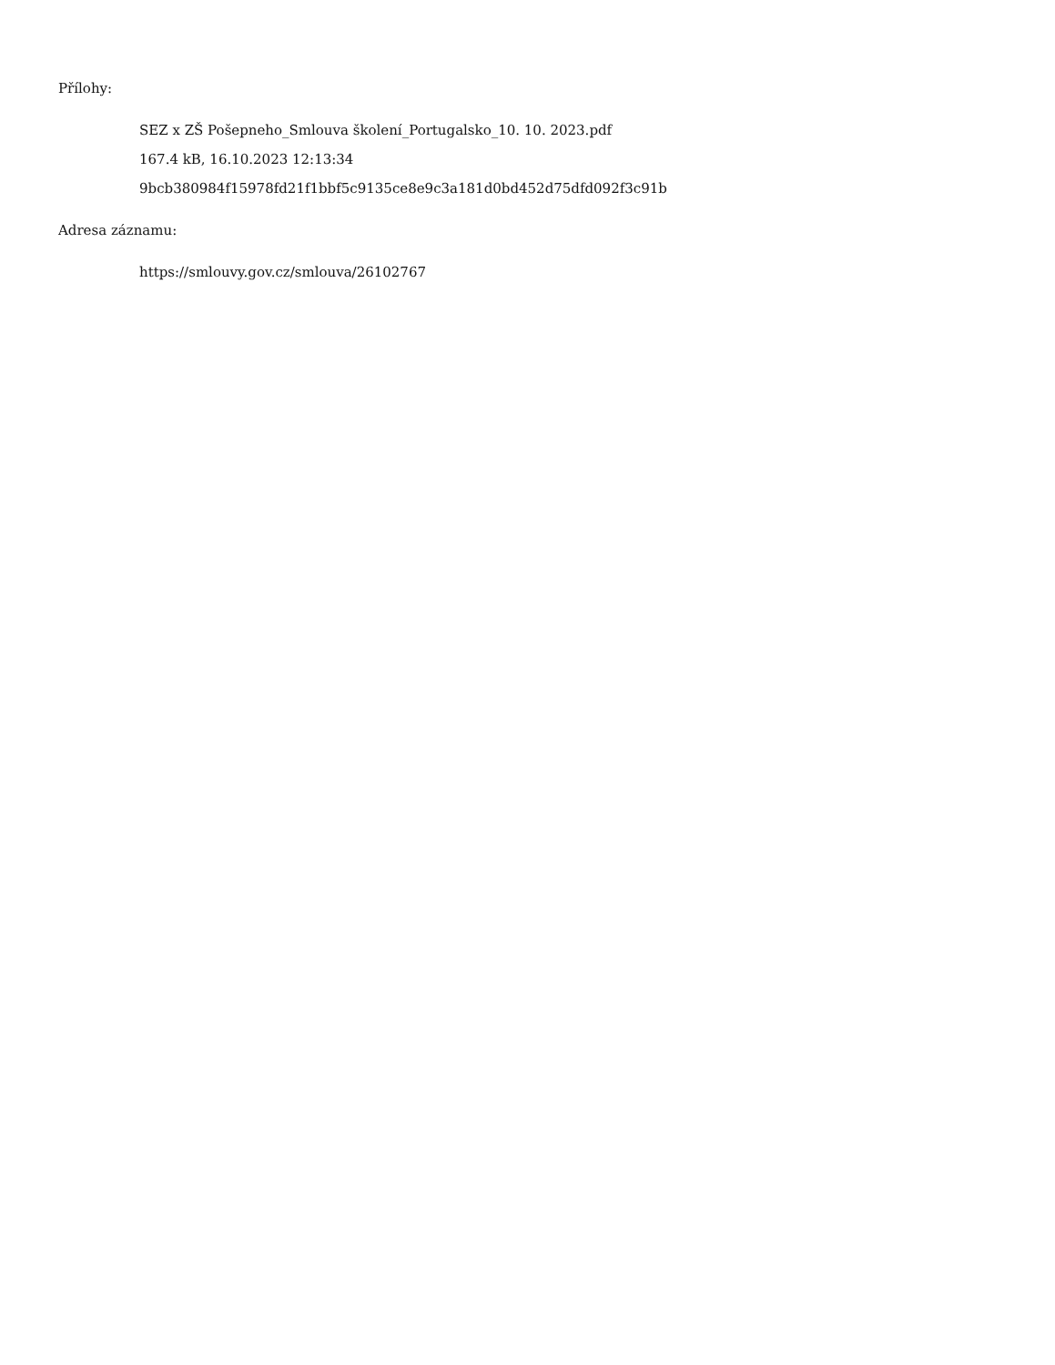Přílohy:
SEZ x ZŠ Pošepneho_Smlouva školení_Portugalsko_10. 10. 2023.pdf
167.4 kB, 16.10.2023 12:13:34
9bcb380984f15978fd21f1bbf5c9135ce8e9c3a181d0bd452d75dfd092f3c91b
Adresa záznamu:
https://smlouvy.gov.cz/smlouva/26102767